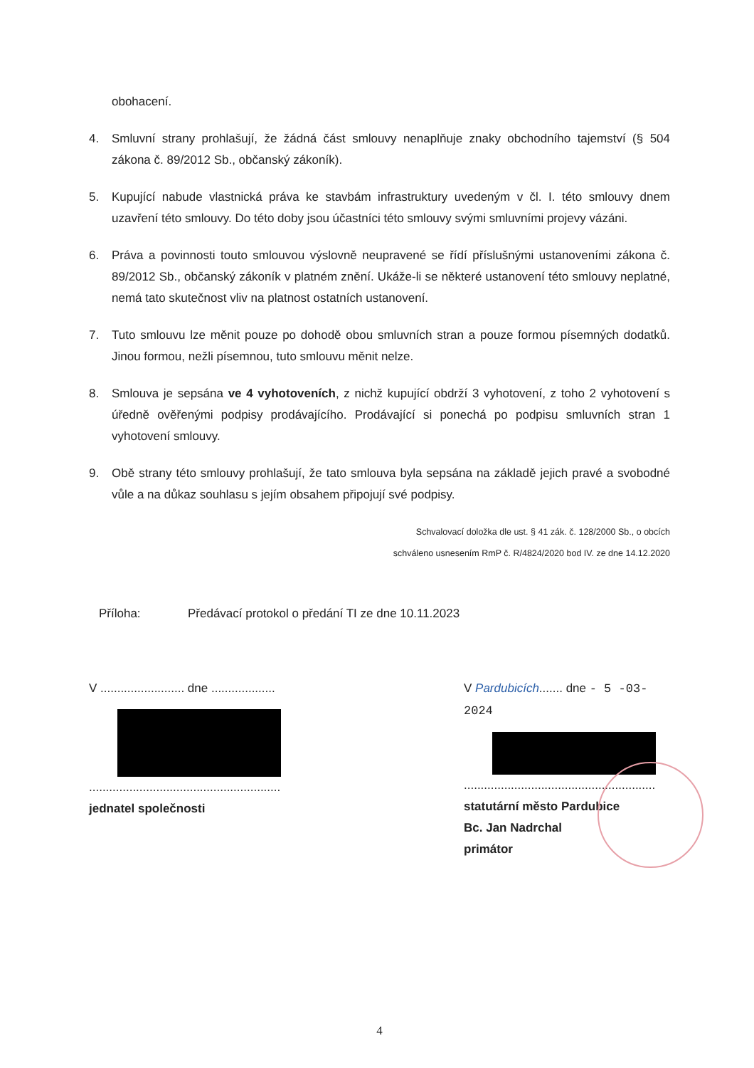obohacení.
4. Smluvní strany prohlašují, že žádná část smlouvy nenaplňuje znaky obchodního tajemství (§ 504 zákona č. 89/2012 Sb., občanský zákoník).
5. Kupující nabude vlastnická práva ke stavbám infrastruktury uvedeným v čl. I. této smlouvy dnem uzavření této smlouvy. Do této doby jsou účastníci této smlouvy svými smluvními projevy vázáni.
6. Práva a povinnosti touto smlouvou výslovně neupravené se řídí příslušnými ustanoveními zákona č. 89/2012 Sb., občanský zákoník v platném znění. Ukáže-li se některé ustanovení této smlouvy neplatné, nemá tato skutečnost vliv na platnost ostatních ustanovení.
7. Tuto smlouvu lze měnit pouze po dohodě obou smluvních stran a pouze formou písemných dodatků. Jinou formou, nežli písemnou, tuto smlouvu měnit nelze.
8. Smlouva je sepsána ve 4 vyhotoveních, z nichž kupující obdrží 3 vyhotovení, z toho 2 vyhotovení s úředně ověřenými podpisy prodávajícího. Prodávající si ponechá po podpisu smluvních stran 1 vyhotovení smlouvy.
9. Obě strany této smlouvy prohlašují, že tato smlouva byla sepsána na základě jejich pravé a svobodné vůle a na důkaz souhlasu s jejím obsahem připojují své podpisy.
Schvalovací doložka dle ust. § 41 zák. č. 128/2000 Sb., o obcích
schváleno usnesením RmP č. R/4824/2020 bod IV. ze dne 14.12.2020
Příloha: Předávací protokol o předání TI ze dne 10.11.2023
V ......................... dne ...................
.........................................................
jednatel společnosti
V Pardubicích....... dne - 5 -03- 2024
.........................................................
statutární město Pardubice
Bc. Jan Nadrchal
primátor
4